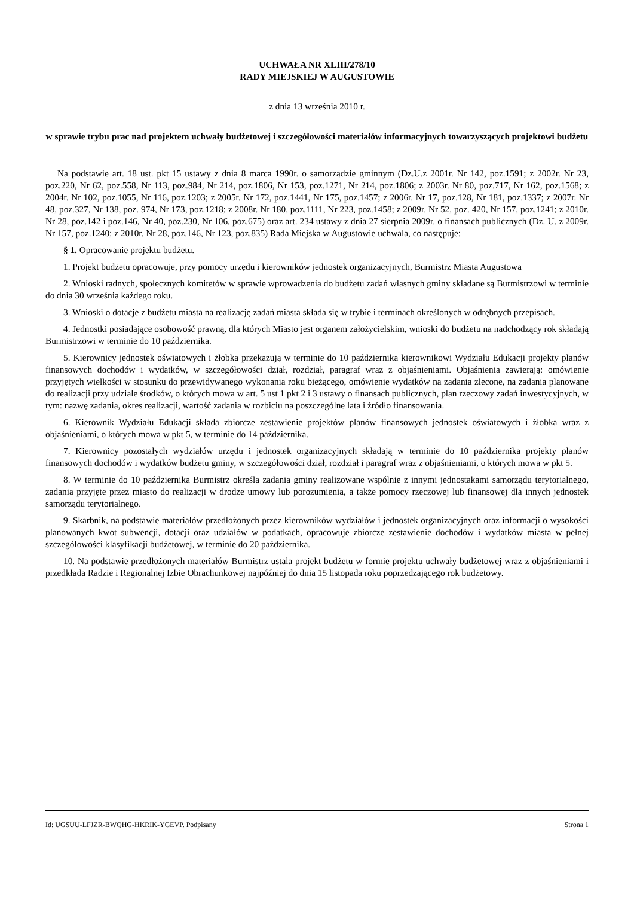UCHWAŁA NR XLIII/278/10
RADY MIEJSKIEJ W AUGUSTOWIE
z dnia 13 września 2010 r.
w sprawie trybu prac nad projektem uchwały budżetowej i szczegółowości materiałów informacyjnych towarzyszących projektowi budżetu
Na podstawie art. 18 ust. pkt 15 ustawy z dnia 8 marca 1990r. o samorządzie gminnym (Dz.U.z 2001r. Nr 142, poz.1591; z 2002r. Nr 23, poz.220, Nr 62, poz.558, Nr 113, poz.984, Nr 214, poz.1806, Nr 153, poz.1271, Nr 214, poz.1806; z 2003r. Nr 80, poz.717, Nr 162, poz.1568; z 2004r. Nr 102, poz.1055, Nr 116, poz.1203; z 2005r. Nr 172, poz.1441, Nr 175, poz.1457; z 2006r. Nr 17, poz.128, Nr 181, poz.1337; z 2007r. Nr 48, poz.327, Nr 138, poz. 974, Nr 173, poz.1218; z 2008r. Nr 180, poz.1111, Nr 223, poz.1458; z 2009r. Nr 52, poz. 420, Nr 157, poz.1241; z 2010r. Nr 28, poz.142 i poz.146, Nr 40, poz.230, Nr 106, poz.675) oraz art. 234 ustawy z dnia 27 sierpnia 2009r. o finansach publicznych (Dz. U. z 2009r. Nr 157, poz.1240; z 2010r. Nr 28, poz.146, Nr 123, poz.835) Rada Miejska w Augustowie uchwala, co następuje:
§ 1. Opracowanie projektu budżetu.
1. Projekt budżetu opracowuje, przy pomocy urzędu i kierowników jednostek organizacyjnych, Burmistrz Miasta Augustowa
2. Wnioski radnych, społecznych komitetów w sprawie wprowadzenia do budżetu zadań własnych gminy składane są Burmistrzowi w terminie do dnia 30 września każdego roku.
3. Wnioski o dotacje z budżetu miasta na realizację zadań miasta składa się w trybie i terminach określonych w odrębnych przepisach.
4. Jednostki posiadające osobowość prawną, dla których Miasto jest organem założycielskim, wnioski do budżetu na nadchodzący rok składają Burmistrzowi w terminie do 10 października.
5. Kierownicy jednostek oświatowych i żłobka przekazują w terminie do 10 października kierownikowi Wydziału Edukacji projekty planów finansowych dochodów i wydatków, w szczegółowości dział, rozdział, paragraf wraz z objaśnieniami. Objaśnienia zawierają: omówienie przyjętych wielkości w stosunku do przewidywanego wykonania roku bieżącego, omówienie wydatków na zadania zlecone, na zadania planowane do realizacji przy udziale środków, o których mowa w art. 5 ust 1 pkt 2 i 3 ustawy o finansach publicznych, plan rzeczowy zadań inwestycyjnych, w tym: nazwę zadania, okres realizacji, wartość zadania w rozbiciu na poszczególne lata i źródło finansowania.
6. Kierownik Wydziału Edukacji składa zbiorcze zestawienie projektów planów finansowych jednostek oświatowych i żłobka wraz z objaśnieniami, o których mowa w pkt 5, w terminie do 14 października.
7. Kierownicy pozostałych wydziałów urzędu i jednostek organizacyjnych składają w terminie do 10 października projekty planów finansowych dochodów i wydatków budżetu gminy, w szczegółowości dział, rozdział i paragraf wraz z objaśnieniami, o których mowa w pkt 5.
8. W terminie do 10 października Burmistrz określa zadania gminy realizowane wspólnie z innymi jednostakami samorządu terytorialnego, zadania przyjęte przez miasto do realizacji w drodze umowy lub porozumienia, a także pomocy rzeczowej lub finansowej dla innych jednostek samorządu terytorialnego.
9. Skarbnik, na podstawie materiałów przedłożonych przez kierowników wydziałów i jednostek organizacyjnych oraz informacji o wysokości planowanych kwot subwencji, dotacji oraz udziałów w podatkach, opracowuje zbiorcze zestawienie dochodów i wydatków miasta w pełnej szczegółowości klasyfikacji budżetowej, w terminie do 20 października.
10. Na podstawie przedłożonych materiałów Burmistrz ustala projekt budżetu w formie projektu uchwały budżetowej wraz z objaśnieniami i przedkłada Radzie i Regionalnej Izbie Obrachunkowej najpóźniej do dnia 15 listopada roku poprzedzającego rok budżetowy.
Id: UGSUU-LFJZR-BWQHG-HKRIK-YGEVP. Podpisany Strona 1